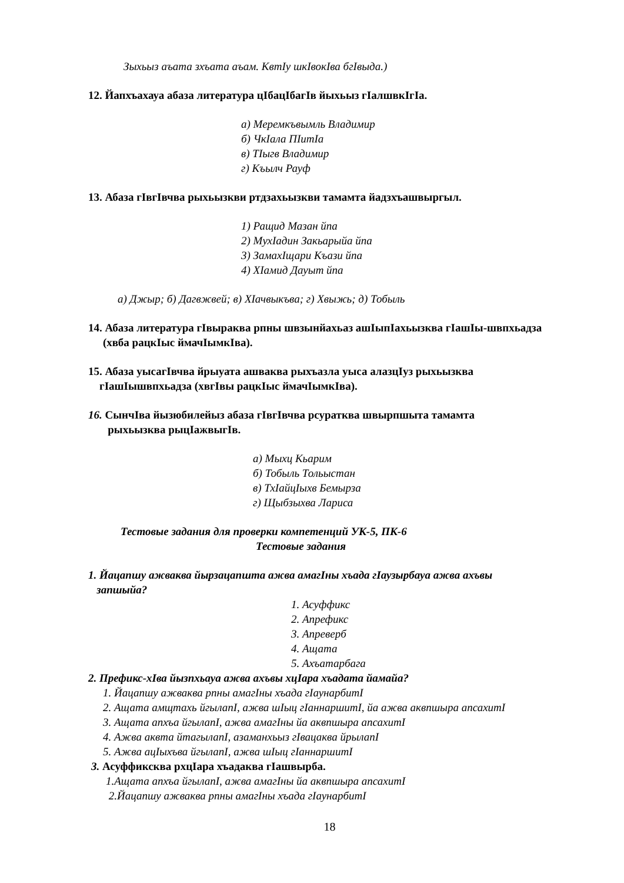Зыхьыз аъата зхъата аъам. КвтIу шкIвокIва бгIвыда.)
12. Йапхъахауа абаза литература цIбацIбагIв йыхьыз гIалшвкIгIа.
а) Меремкъвымль Владимир
б) ЧкIала ПIитIа
в) ТIыгв Владимир
г) Къылч Рауф
13. Абаза гIвгIвчва рыхьызкви ртдзахьызкви тамамта йадзхъашвыргыл.
1) Ращид Мазан йпа
2) МухIадин Закьарыйа йпа
3) ЗамахIщари Къази йпа
4) ХIамид Дауыт йпа
а) Джыр; б) Дагвжвей; в) ХIачвыкъва; г) Хвыжь; д) Тобыль
14. Абаза литература гIвыраква рпны швзынйахьаз ашIыпIахьызква гIашIы-швпхьадза
(хвба рацкIыс ймачIымкIва).
15. Абаза уысагIвчва йрыуата ашваква рыхъазла уыса алазцIуз рыхьызква
гIашIышвпхьадза (хвгIвы рацкIыс ймачIымкIва).
16. СынчIва йызюбилейыз абаза гIвгIвчва рсуратква швырпшыта тамамта
рыхьызква рыцIажвыгIв.
а) Мыхц Кьарим
б) Тобыль Тольыстан
в) ТхIайцIыхв Бемырза
г) Щыбзыхва Лариса
Тестовые задания для проверки компетенций УК-5, ПК-6
Тестовые задания
1. Йацапшу ажваква йырзацапшта ажва амагIны хъада гIаузырбауа ажва ахъвы
запшыйа?
1. Асуффикс
2. Апрефикс
3. Апреверб
4. Ащата
5. Ахъатарбага
2. Префикс-хIва йызпхьауа ажва ахъвы хцIара хъадата йамайа?
1. Йацапшу ажваква рпны амагIны хъада гIаунарбитI
2. Ащата амщтахь йгылапI, ажва шIыц гIаннаршитI, йа ажва аквпшыра апсахитI
3. Ащата апхъа йгылапI, ажва амагIны йа аквпшыра апсахитI
4. Ажва аквта йтагылапI, азаманхьыз гIвацаква йрылапI
5. Ажва ацIыхъва йгылапI, ажва шIыц гIаннаршитI
3. Асуффиксква рхцIара хъадаква гIашвырба.
1.Ащата апхъа йгылапI, ажва амагIны йа аквпшыра апсахитI
2.Йацапшу ажваква рпны амагIны хъада гIаунарбитI
18